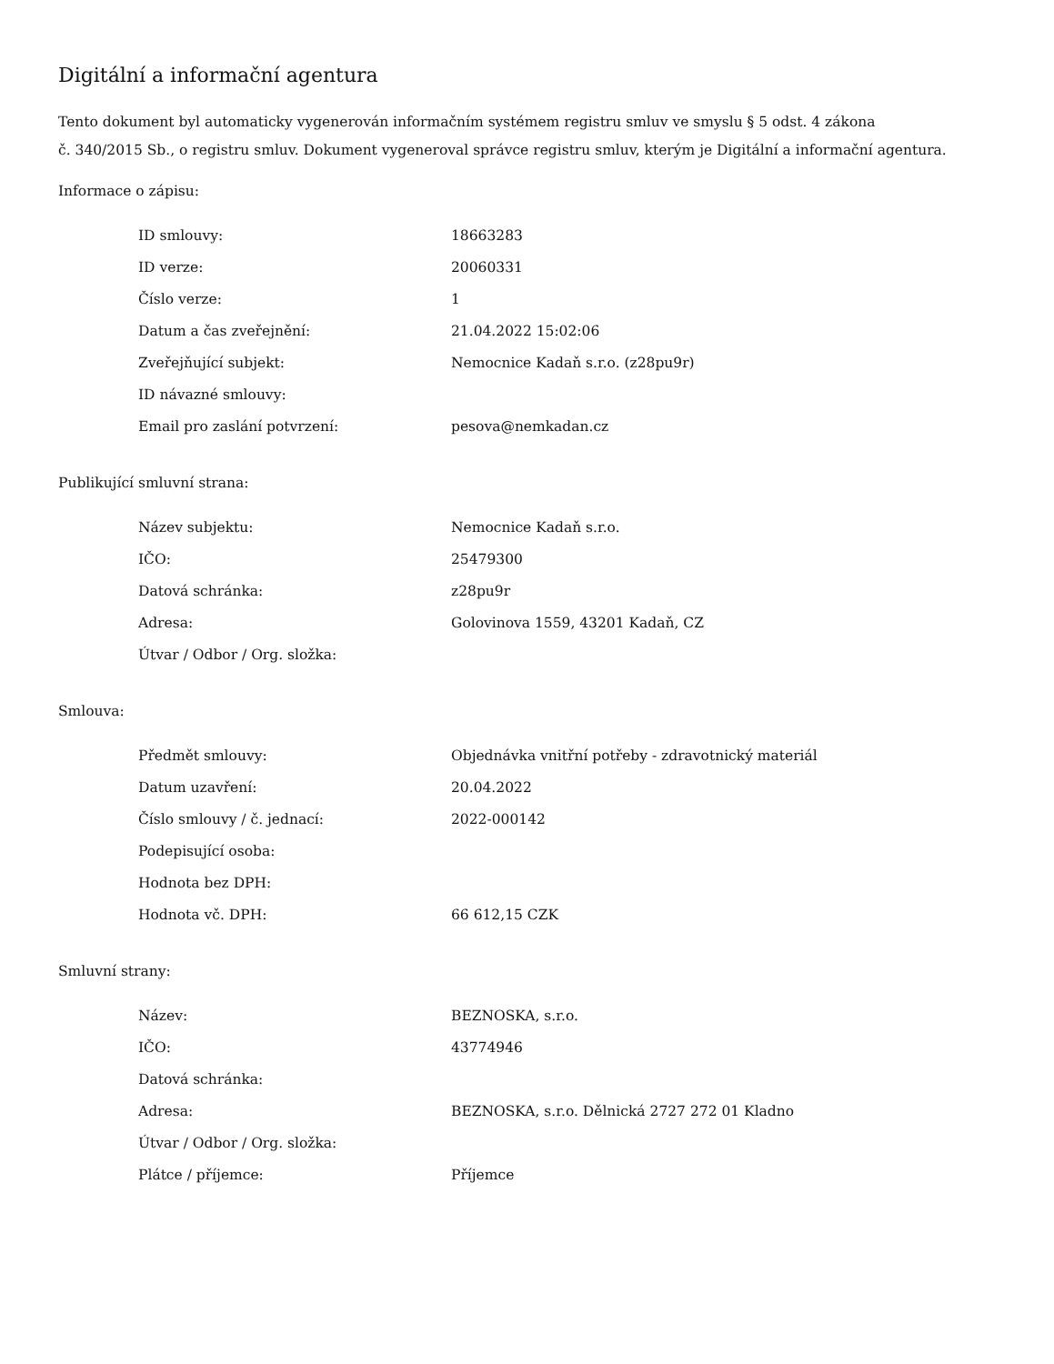Digitální a informační agentura
Tento dokument byl automaticky vygenerován informačním systémem registru smluv ve smyslu § 5 odst. 4 zákona
č. 340/2015 Sb., o registru smluv. Dokument vygeneroval správce registru smluv, kterým je Digitální a informační agentura.
Informace o zápisu:
| ID smlouvy: | 18663283 |
| ID verze: | 20060331 |
| Číslo verze: | 1 |
| Datum a čas zveřejnění: | 21.04.2022 15:02:06 |
| Zveřejňující subjekt: | Nemocnice Kadaň s.r.o. (z28pu9r) |
| ID návazné smlouvy: | |
| Email pro zaslání potvrzení: | pesova@nemkadan.cz |
Publikující smluvní strana:
| Název subjektu: | Nemocnice Kadaň s.r.o. |
| IČO: | 25479300 |
| Datová schránka: | z28pu9r |
| Adresa: | Golovinova 1559, 43201 Kadaň, CZ |
| Útvar / Odbor / Org. složka: | |
Smlouva:
| Předmět smlouvy: | Objednávka vnitřní potřeby - zdravotnický materiál |
| Datum uzavření: | 20.04.2022 |
| Číslo smlouvy / č. jednací: | 2022-000142 |
| Podepisující osoba: | |
| Hodnota bez DPH: | |
| Hodnota vč. DPH: | 66 612,15 CZK |
Smluvní strany:
| Název: | BEZNOSKA, s.r.o. |
| IČO: | 43774946 |
| Datová schránka: | |
| Adresa: | BEZNOSKA, s.r.o. Dělnická 2727 272 01 Kladno |
| Útvar / Odbor / Org. složka: | |
| Plátce / příjemce: | Příjemce |